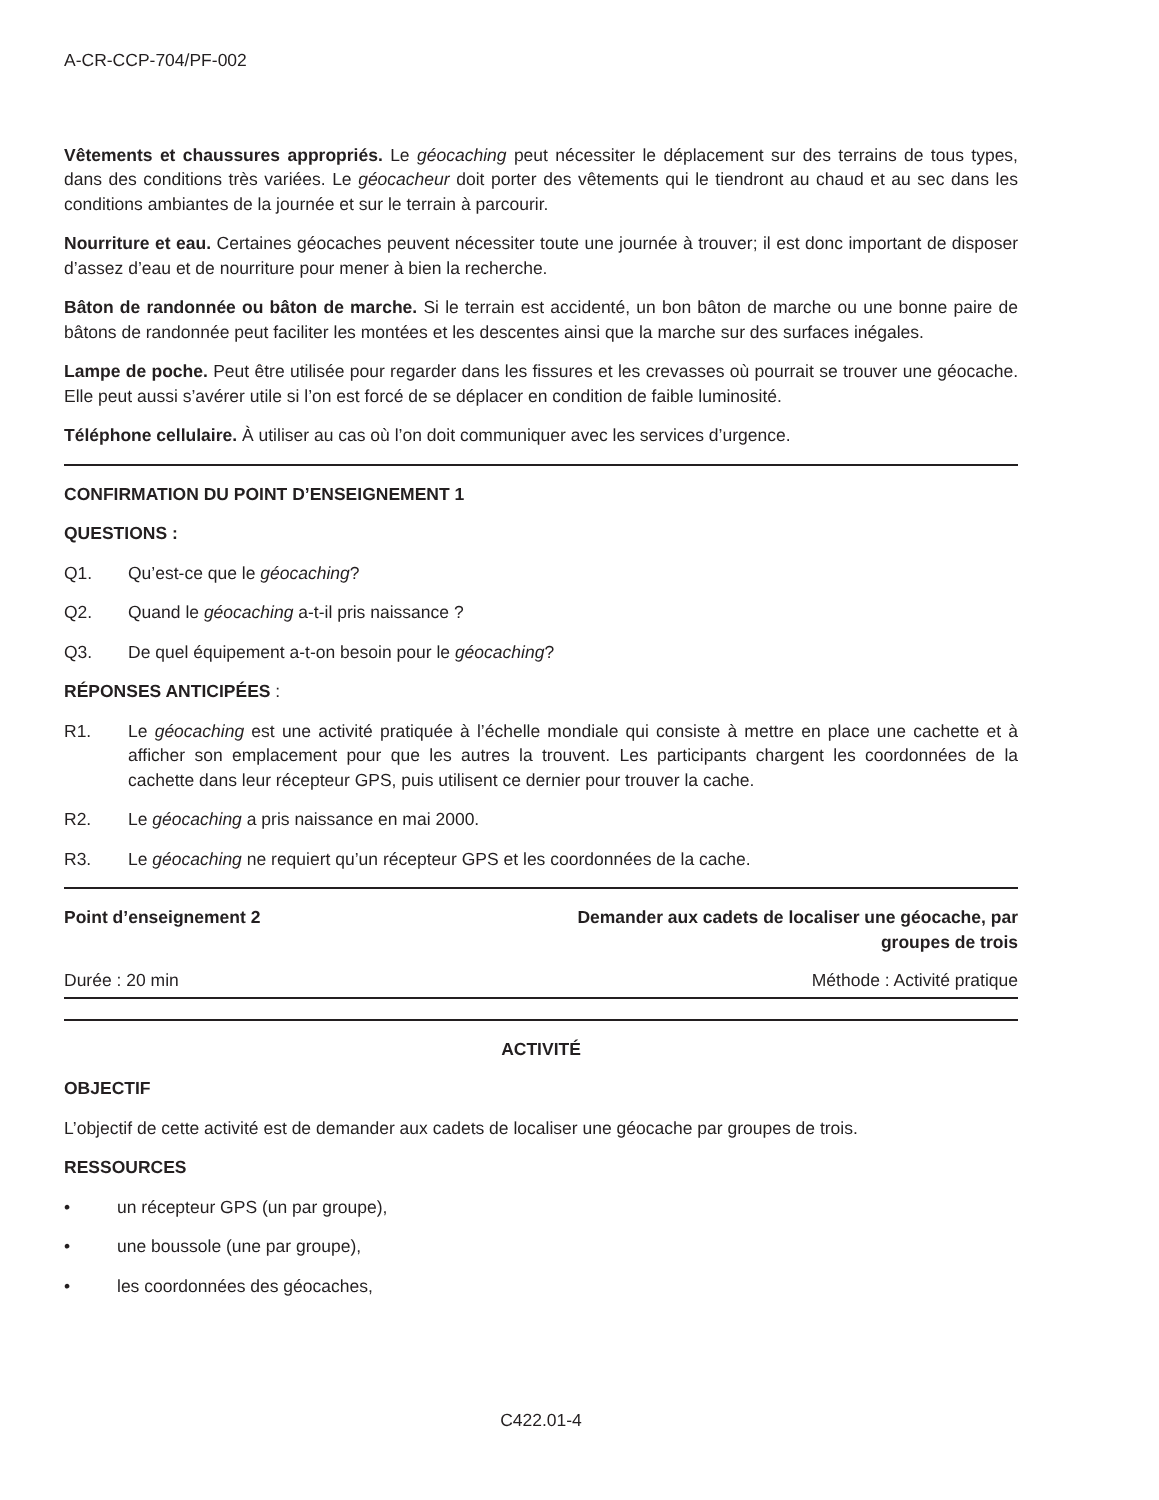A-CR-CCP-704/PF-002
Vêtements et chaussures appropriés. Le géocaching peut nécessiter le déplacement sur des terrains de tous types, dans des conditions très variées. Le géocacheur doit porter des vêtements qui le tiendront au chaud et au sec dans les conditions ambiantes de la journée et sur le terrain à parcourir.
Nourriture et eau. Certaines géocaches peuvent nécessiter toute une journée à trouver; il est donc important de disposer d’assez d’eau et de nourriture pour mener à bien la recherche.
Bâton de randonnée ou bâton de marche. Si le terrain est accidenté, un bon bâton de marche ou une bonne paire de bâtons de randonnée peut faciliter les montées et les descentes ainsi que la marche sur des surfaces inégales.
Lampe de poche. Peut être utilisée pour regarder dans les fissures et les crevasses où pourrait se trouver une géocache. Elle peut aussi s’avérer utile si l’on est forcé de se déplacer en condition de faible luminosité.
Téléphone cellulaire. À utiliser au cas où l’on doit communiquer avec les services d’urgence.
CONFIRMATION DU POINT D’ENSEIGNEMENT 1
QUESTIONS :
Q1. Qu’est-ce que le géocaching?
Q2. Quand le géocaching a-t-il pris naissance ?
Q3. De quel équipement a-t-on besoin pour le géocaching?
RÉPONSES ANTICIPÉES :
R1. Le géocaching est une activité pratiquée à l’échelle mondiale qui consiste à mettre en place une cachette et à afficher son emplacement pour que les autres la trouvent. Les participants chargent les coordonnées de la cachette dans leur récepteur GPS, puis utilisent ce dernier pour trouver la cache.
R2. Le géocaching a pris naissance en mai 2000.
R3. Le géocaching ne requiert qu’un récepteur GPS et les coordonnées de la cache.
Point d’enseignement 2 Demander aux cadets de localiser une géocache, par groupes de trois
Durée : 20 min Méthode : Activité pratique
ACTIVITÉ
OBJECTIF
L’objectif de cette activité est de demander aux cadets de localiser une géocache par groupes de trois.
RESSOURCES
• un récepteur GPS (un par groupe),
• une boussole (une par groupe),
• les coordonnées des géocaches,
C422.01-4